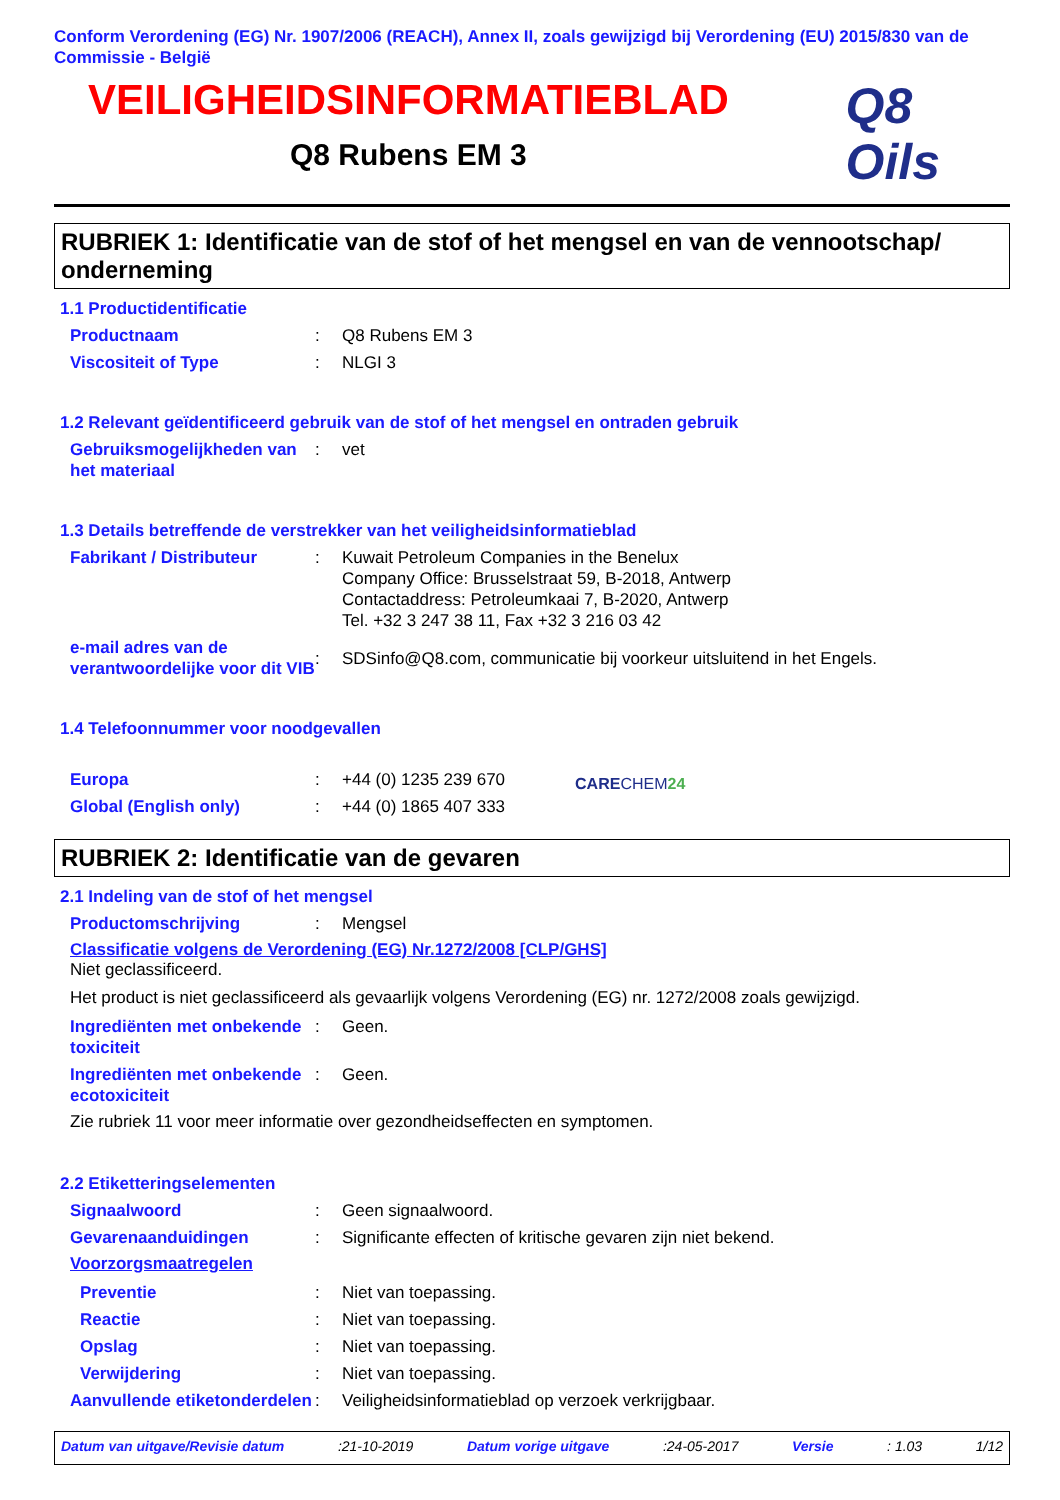Conform Verordening (EG) Nr. 1907/2006 (REACH), Annex II, zoals gewijzigd bij Verordening (EU) 2015/830 van de Commissie - België
VEILIGHEIDSINFORMATIEBLAD
Q8 Rubens EM 3
Q8
Oils
RUBRIEK 1: Identificatie van de stof of het mengsel en van de vennootschap/ onderneming
1.1 Productidentificatie
Productnaam : Q8 Rubens EM 3
Viscositeit of Type : NLGI 3
1.2 Relevant geïdentificeerd gebruik van de stof of het mengsel en ontraden gebruik
Gebruiksmogelijkheden van het materiaal
: vet
1.3 Details betreffende de verstrekker van het veiligheidsinformatieblad
Fabrikant / Distributeur : Kuwait Petroleum Companies in the Benelux
Company Office: Brusselstraat 59, B-2018, Antwerp
Contactaddress: Petroleumkaai 7, B-2020, Antwerp
Tel. +32 3 247 38 11, Fax +32 3 216 03 42
e-mail adres van de verantwoordelijke voor dit VIB
:
SDSinfo@Q8.com, communicatie bij voorkeur uitsluitend in het Engels.
1.4 Telefoonnummer voor noodgevallen
Europa : +44 (0) 1235 239 670
Global (English only) : +44 (0) 1865 407 333
CARECHEM24
RUBRIEK 2: Identificatie van de gevaren
2.1 Indeling van de stof of het mengsel
Productomschrijving : Mengsel
Classificatie volgens de Verordening (EG) Nr.1272/2008 [CLP/GHS]
Niet geclassificeerd.
Het product is niet geclassificeerd als gevaarlijk volgens Verordening (EG) nr. 1272/2008 zoals gewijzigd.
Ingrediënten met onbekende toxiciteit
: Geen.
Ingrediënten met onbekende ecotoxiciteit
: Geen.
Zie rubriek 11 voor meer informatie over gezondheidseffecten en symptomen.
2.2 Etiketteringselementen
Signaalwoord : Geen signaalwoord.
Gevarenaanduidingen : Significante effecten of kritische gevaren zijn niet bekend.
Voorzorgsmaatregelen
Preventie : Niet van toepassing.
Reactie : Niet van toepassing.
Opslag : Niet van toepassing.
Verwijdering : Niet van toepassing.
Aanvullende etiketonderdelen
: Veiligheidsinformatieblad op verzoek verkrijgbaar.
Datum van uitgave/Revisie datum :21-10-2019 Datum vorige uitgave :24-05-2017 Versie : 1.03 1/12